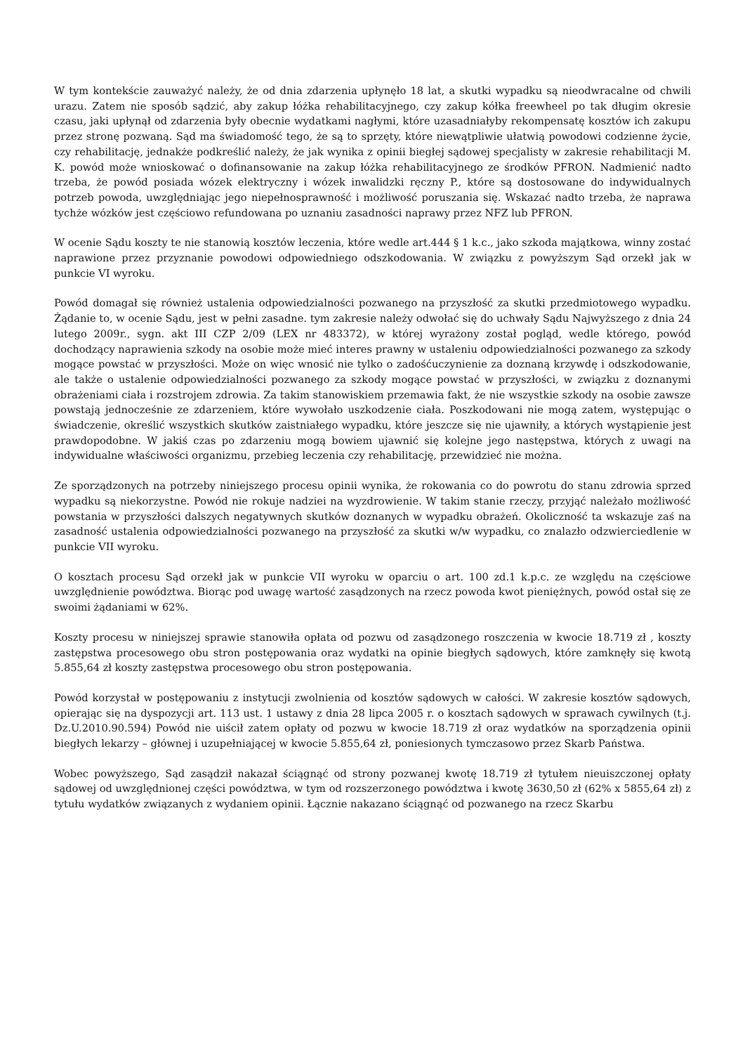W tym kontekście zauważyć należy, że od dnia zdarzenia upłynęło 18 lat, a skutki wypadku są nieodwracalne od chwili urazu. Zatem nie sposób sądzić, aby zakup łóżka rehabilitacyjnego, czy zakup kółka freewheel po tak długim okresie czasu, jaki upłynął od zdarzenia były obecnie wydatkami nagłymi, które uzasadniałyby rekompensatę kosztów ich zakupu przez stronę pozwaną. Sąd ma świadomość tego, że są to sprzęty, które niewątpliwie ułatwią powodowi codzienne życie, czy rehabilitację, jednakże podkreślić należy, że jak wynika z opinii biegłej sądowej specjalisty w zakresie rehabilitacji M. K. powód może wnioskować o dofinansowanie na zakup łóżka rehabilitacyjnego ze środków PFRON. Nadmienić nadto trzeba, że powód posiada wózek elektryczny i wózek inwalidzki ręczny P., które są dostosowane do indywidualnych potrzeb powoda, uwzględniając jego niepełnosprawność i możliwość poruszania się. Wskazać nadto trzeba, że naprawa tychże wózków jest częściowo refundowana po uznaniu zasadności naprawy przez NFZ lub PFRON.
W ocenie Sądu koszty te nie stanowią kosztów leczenia, które wedle art.444 § 1 k.c., jako szkoda majątkowa, winny zostać naprawione przez przyznanie powodowi odpowiedniego odszkodowania. W związku z powyższym Sąd orzekł jak w punkcie VI wyroku.
Powód domagał się również ustalenia odpowiedzialności pozwanego na przyszłość za skutki przedmiotowego wypadku. Żądanie to, w ocenie Sądu, jest w pełni zasadne. tym zakresie należy odwołać się do uchwały Sądu Najwyższego z dnia 24 lutego 2009r., sygn. akt III CZP 2/09 (LEX nr 483372), w której wyrażony został pogląd, wedle którego, powód dochodzący naprawienia szkody na osobie może mieć interes prawny w ustaleniu odpowiedzialności pozwanego za szkody mogące powstać w przyszłości. Może on więc wnosić nie tylko o zadośćuczynienie za doznaną krzywdę i odszkodowanie, ale także o ustalenie odpowiedzialności pozwanego za szkody mogące powstać w przyszłości, w związku z doznanymi obrażeniami ciała i rozstrojem zdrowia. Za takim stanowiskiem przemawia fakt, że nie wszystkie szkody na osobie zawsze powstają jednocześnie ze zdarzeniem, które wywołało uszkodzenie ciała. Poszkodowani nie mogą zatem, występując o świadczenie, określić wszystkich skutków zaistniałego wypadku, które jeszcze się nie ujawniły, a których wystąpienie jest prawdopodobne. W jakiś czas po zdarzeniu mogą bowiem ujawnić się kolejne jego następstwa, których z uwagi na indywidualne właściwości organizmu, przebieg leczenia czy rehabilitację, przewidzieć nie można.
Ze sporządzonych na potrzeby niniejszego procesu opinii wynika, że rokowania co do powrotu do stanu zdrowia sprzed wypadku są niekorzystne. Powód nie rokuje nadziei na wyzdrowienie. W takim stanie rzeczy, przyjąć należało możliwość powstania w przyszłości dalszych negatywnych skutków doznanych w wypadku obrażeń. Okoliczność ta wskazuje zaś na zasadność ustalenia odpowiedzialności pozwanego na przyszłość za skutki w/w wypadku, co znalazło odzwierciedlenie w punkcie VII wyroku.
O kosztach procesu Sąd orzekł jak w punkcie VII wyroku w oparciu o art. 100 zd.1 k.p.c. ze względu na częściowe uwzględnienie powództwa. Biorąc pod uwagę wartość zasądzonych na rzecz powoda kwot pieniężnych, powód ostał się ze swoimi żądaniami w 62%.
Koszty procesu w niniejszej sprawie stanowiła opłata od pozwu od zasądzonego roszczenia w kwocie 18.719 zł , koszty zastępstwa procesowego obu stron postępowania oraz wydatki na opinie biegłych sądowych, które zamknęły się kwotą 5.855,64 zł koszty zastępstwa procesowego obu stron postępowania.
Powód korzystał w postępowaniu z instytucji zwolnienia od kosztów sądowych w całości. W zakresie kosztów sądowych, opierając się na dyspozycji art. 113 ust. 1 ustawy z dnia 28 lipca 2005 r. o kosztach sądowych w sprawach cywilnych (t.j. Dz.U.2010.90.594) Powód nie uiścił zatem opłaty od pozwu w kwocie 18.719 zł oraz wydatków na sporządzenia opinii biegłych lekarzy – głównej i uzupełniającej w kwocie 5.855,64 zł, poniesionych tymczasowo przez Skarb Państwa.
Wobec powyższego, Sąd zasądził nakazał ściągnąć od strony pozwanej kwotę 18.719 zł tytułem nieuiszczonej opłaty sądowej od uwzględnionej części powództwa, w tym od rozszerzonego powództwa i kwotę 3630,50 zł (62% x 5855,64 zł) z tytułu wydatków związanych z wydaniem opinii. Łącznie nakazano ściągnąć od pozwanego na rzecz Skarbu